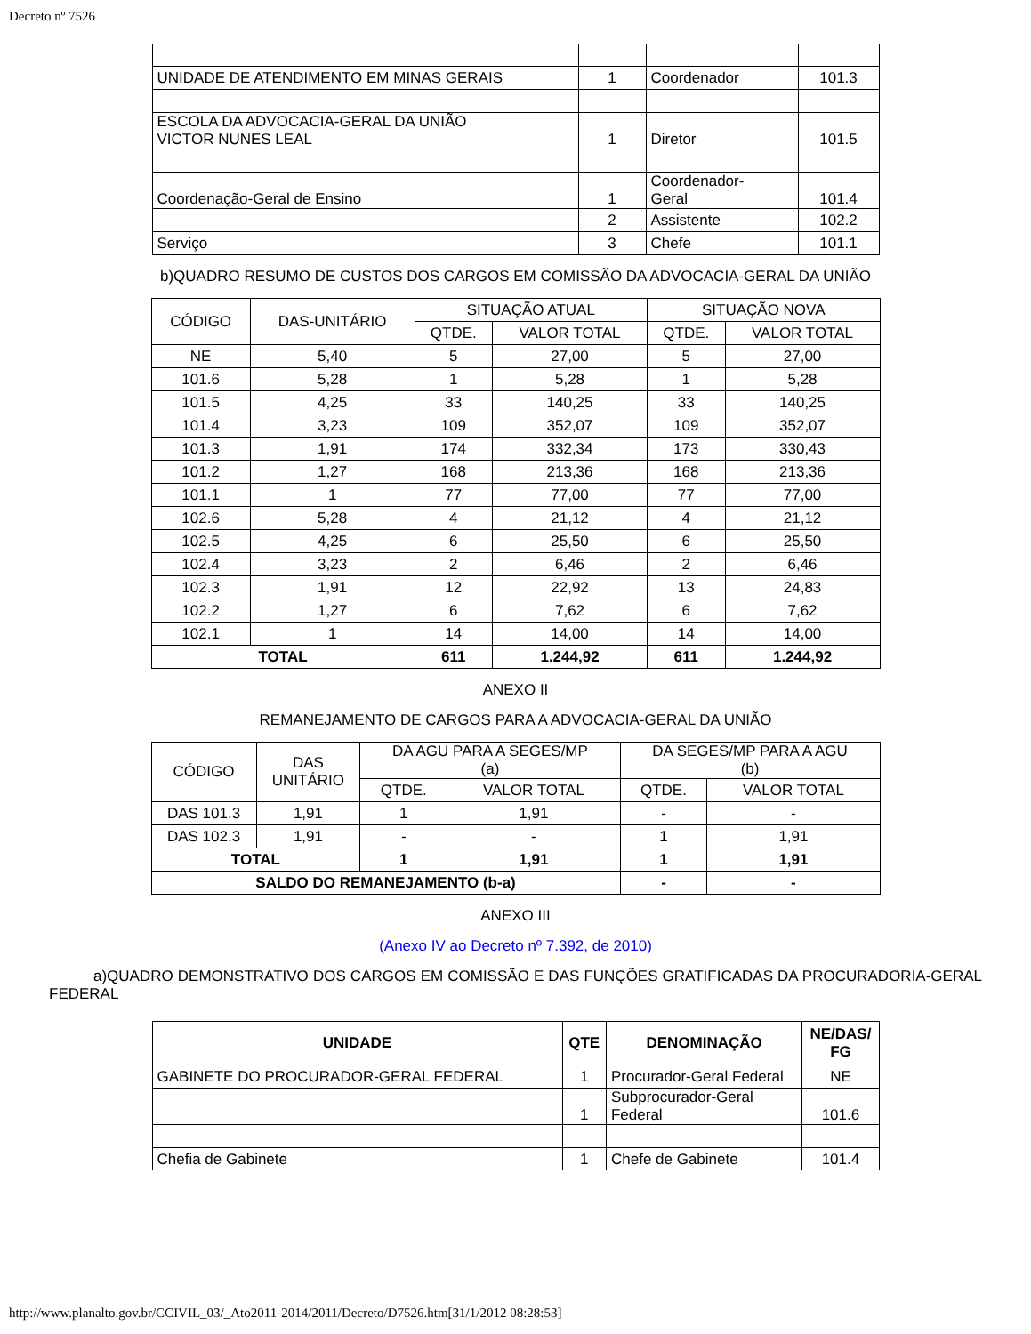Decreto nº 7526
| UNIDADE DE ATENDIMENTO EM MINAS GERAIS | 1 | Coordenador | 101.3 |
| ESCOLA DA ADVOCACIA-GERAL DA UNIÃO VICTOR NUNES LEAL | 1 | Diretor | 101.5 |
| Coordenação-Geral de Ensino | 1 | Coordenador- Geral | 101.4 |
| | 2 | Assistente | 102.2 |
| Serviço | 3 | Chefe | 101.1 |
b)QUADRO RESUMO DE CUSTOS DOS CARGOS EM COMISSÃO DA ADVOCACIA-GERAL DA UNIÃO
| CÓDIGO | DAS-UNITÁRIO | SITUAÇÃO ATUAL | | SITUAÇÃO NOVA | |
| | | QTDE. | VALOR TOTAL | QTDE. | VALOR TOTAL |
| NE | 5,40 | 5 | 27,00 | 5 | 27,00 |
| 101.6 | 5,28 | 1 | 5,28 | 1 | 5,28 |
| 101.5 | 4,25 | 33 | 140,25 | 33 | 140,25 |
| 101.4 | 3,23 | 109 | 352,07 | 109 | 352,07 |
| 101.3 | 1,91 | 174 | 332,34 | 173 | 330,43 |
| 101.2 | 1,27 | 168 | 213,36 | 168 | 213,36 |
| 101.1 | 1 | 77 | 77,00 | 77 | 77,00 |
| 102.6 | 5,28 | 4 | 21,12 | 4 | 21,12 |
| 102.5 | 4,25 | 6 | 25,50 | 6 | 25,50 |
| 102.4 | 3,23 | 2 | 6,46 | 2 | 6,46 |
| 102.3 | 1,91 | 12 | 22,92 | 13 | 24,83 |
| 102.2 | 1,27 | 6 | 7,62 | 6 | 7,62 |
| 102.1 | 1 | 14 | 14,00 | 14 | 14,00 |
| TOTAL | | 611 | 1.244,92 | 611 | 1.244,92 |
ANEXO II
REMANEJAMENTO DE CARGOS PARA A ADVOCACIA-GERAL DA UNIÃO
| CÓDIGO | DAS UNITÁRIO | DA AGU PARA A SEGES/MP (a) | | DA SEGES/MP PARA A AGU (b) | |
| | | QTDE. | VALOR TOTAL | QTDE. | VALOR TOTAL |
| DAS 101.3 | 1,91 | 1 | 1,91 | - | - |
| DAS 102.3 | 1,91 | - | - | 1 | 1,91 |
| TOTAL | | 1 | 1,91 | 1 | 1,91 |
| SALDO DO REMANEJAMENTO (b-a) | | | | - | - |
ANEXO III
(Anexo IV ao Decreto nº 7.392, de 2010)
a)QUADRO DEMONSTRATIVO DOS CARGOS EM COMISSÃO E DAS FUNÇÕES GRATIFICADAS DA PROCURADORIA-GERAL FEDERAL
| UNIDADE | QTE | DENOMINAÇÃO | NE/DAS/ FG |
| --- | --- | --- | --- |
| GABINETE DO PROCURADOR-GERAL FEDERAL | 1 | Procurador-Geral Federal | NE |
| | 1 | Subprocurador-Geral Federal | 101.6 |
| Chefia de Gabinete | 1 | Chefe de Gabinete | 101.4 |
http://www.planalto.gov.br/CCIVIL_03/_Ato2011-2014/2011/Decreto/D7526.htm[31/1/2012 08:28:53]